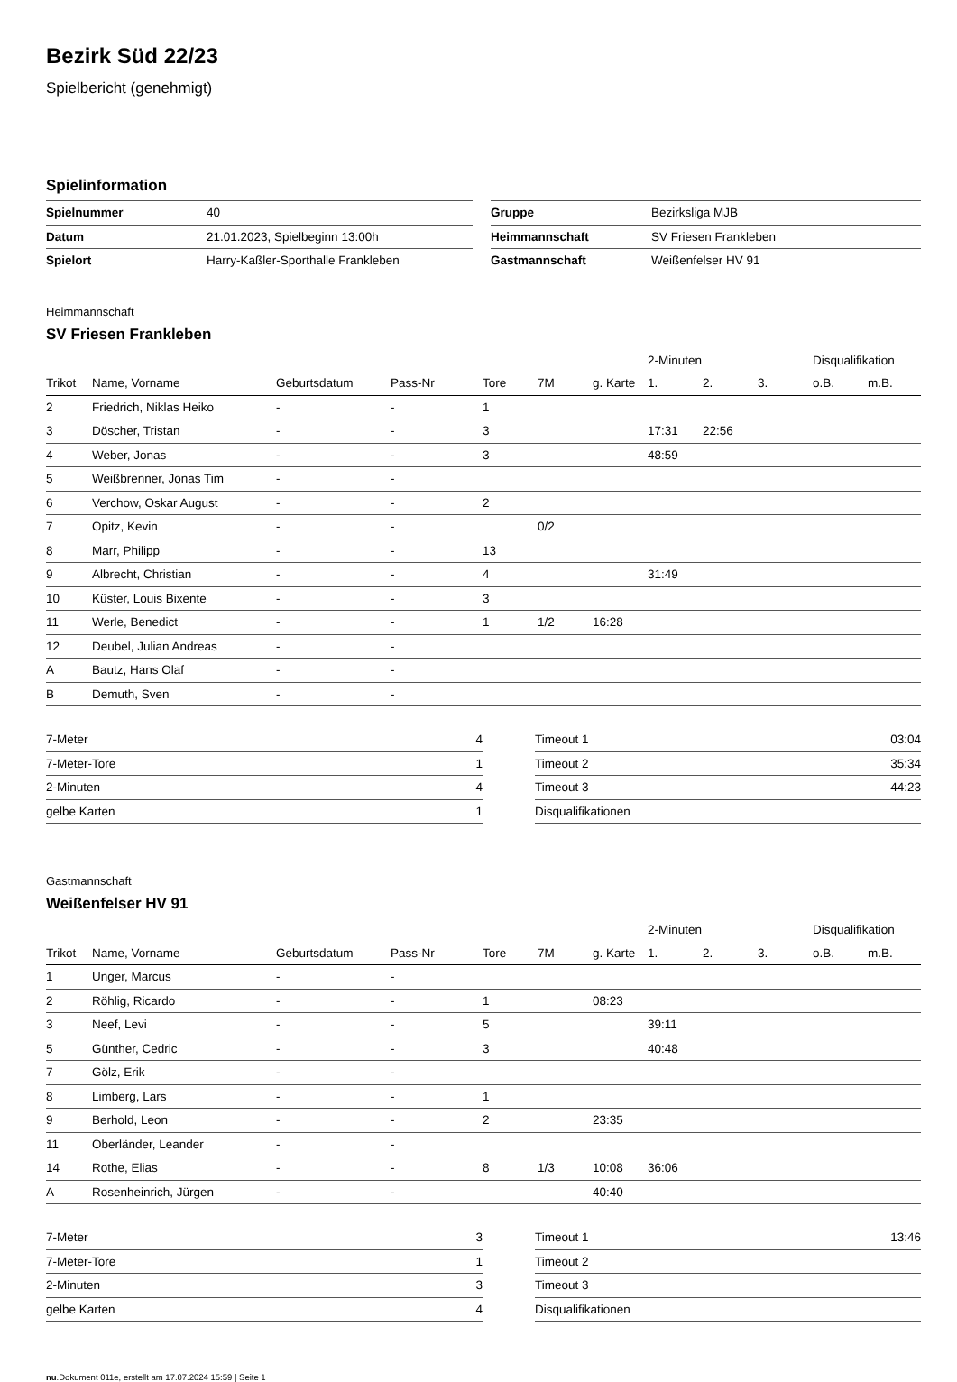Bezirk Süd 22/23
Spielbericht (genehmigt)
Spielinformation
| Spielnummer | 40 | | Gruppe | Bezirksliga MJB |
| Datum | 21.01.2023, Spielbeginn 13:00h | | Heimmannschaft | SV Friesen Frankleben |
| Spielort | Harry-Kaßler-Sporthalle Frankleben | | Gastmannschaft | Weißenfelser HV 91 |
Heimmannschaft
SV Friesen Frankleben
| | | | | | | | 2-Minuten | | | Disqualifikation | |
| --- | --- | --- | --- | --- | --- | --- | --- | --- | --- | --- | --- |
| Trikot | Name, Vorname | Geburtsdatum | Pass-Nr | Tore | 7M | g. Karte | 1. | 2. | 3. | o.B. | m.B. |
| 2 | Friedrich, Niklas Heiko | - | - | 1 | | | | | | | |
| 3 | Döscher, Tristan | - | - | 3 | | | 17:31 | 22:56 | | | |
| 4 | Weber, Jonas | - | - | 3 | | | 48:59 | | | | |
| 5 | Weißbrenner, Jonas Tim | - | - | | | | | | | | |
| 6 | Verchow, Oskar August | - | - | 2 | | | | | | | |
| 7 | Opitz, Kevin | - | - | | 0/2 | | | | | | |
| 8 | Marr, Philipp | - | - | 13 | | | | | | | |
| 9 | Albrecht, Christian | - | - | 4 | | | 31:49 | | | | |
| 10 | Küster, Louis Bixente | - | - | 3 | | | | | | | |
| 11 | Werle, Benedict | - | - | 1 | 1/2 | 16:28 | | | | | |
| 12 | Deubel, Julian Andreas | - | - | | | | | | | | |
| A | Bautz, Hans Olaf | - | - | | | | | | | | |
| B | Demuth, Sven | - | - | | | | | | | | |
| 7-Meter | 4 |
| 7-Meter-Tore | 1 |
| 2-Minuten | 4 |
| gelbe Karten | 1 |
| Timeout 1 | 03:04 |
| Timeout 2 | 35:34 |
| Timeout 3 | 44:23 |
| Disqualifikationen | |
Gastmannschaft
Weißenfelser HV 91
| | | | | | | | 2-Minuten | | | Disqualifikation | |
| --- | --- | --- | --- | --- | --- | --- | --- | --- | --- | --- | --- |
| Trikot | Name, Vorname | Geburtsdatum | Pass-Nr | Tore | 7M | g. Karte | 1. | 2. | 3. | o.B. | m.B. |
| 1 | Unger, Marcus | - | - | | | | | | | | |
| 2 | Röhlig, Ricardo | - | - | 1 | | 08:23 | | | | | |
| 3 | Neef, Levi | - | - | 5 | | | 39:11 | | | | |
| 5 | Günther, Cedric | - | - | 3 | | | 40:48 | | | | |
| 7 | Gölz, Erik | - | - | | | | | | | | |
| 8 | Limberg, Lars | - | - | 1 | | | | | | | |
| 9 | Berhold, Leon | - | - | 2 | | 23:35 | | | | | |
| 11 | Oberländer, Leander | - | - | | | | | | | | |
| 14 | Rothe, Elias | - | - | 8 | 1/3 | 10:08 | 36:06 | | | | |
| A | Rosenheinrich, Jürgen | - | - | | | 40:40 | | | | | |
| 7-Meter | 3 |
| 7-Meter-Tore | 1 |
| 2-Minuten | 3 |
| gelbe Karten | 4 |
| Timeout 1 | 13:46 |
| Timeout 2 | |
| Timeout 3 | |
| Disqualifikationen | |
nu.Dokument 011e, erstellt am 17.07.2024 15:59 | Seite 1